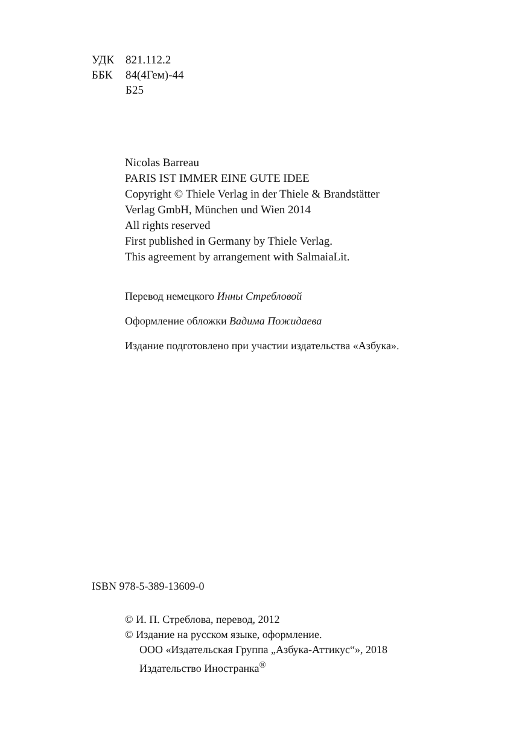УДК 821.112.2
ББК 84(4Гем)-44
Б25
Nicolas Barreau
PARIS IST IMMER EINE GUTE IDEE
Copyright © Thiele Verlag in der Thiele & Brandstätter
Verlag GmbH, München und Wien 2014
All rights reserved
First published in Germany by Thiele Verlag.
This agreement by arrangement with SalmaiaLit.
Перевод немецкого Инны Стребловой
Оформление обложки Вадима Пожидаева
Издание подготовлено при участии издательства «Азбука».
ISBN 978-5-389-13609-0
© И. П. Стреблова, перевод, 2012
© Издание на русском языке, оформление.
ООО «Издательская Группа „Азбука-Аттикус“», 2018
Издательство Иностранка<sup>®</sup>